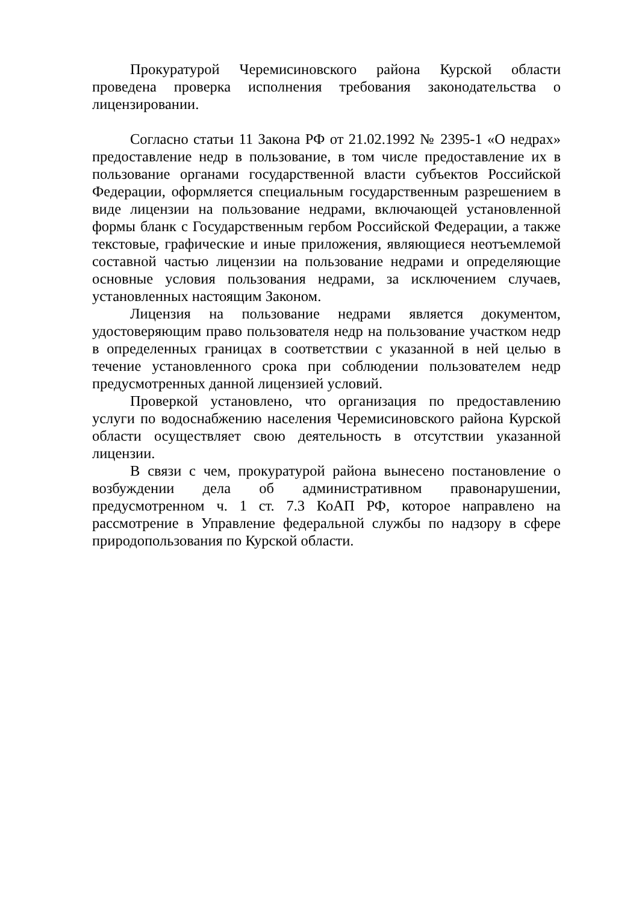Прокуратурой Черемисиновского района Курской области проведена проверка исполнения требования законодательства о лицензировании.
Согласно статьи 11 Закона РФ от 21.02.1992 № 2395-1 «О недрах» предоставление недр в пользование, в том числе предоставление их в пользование органами государственной власти субъектов Российской Федерации, оформляется специальным государственным разрешением в виде лицензии на пользование недрами, включающей установленной формы бланк с Государственным гербом Российской Федерации, а также текстовые, графические и иные приложения, являющиеся неотъемлемой составной частью лицензии на пользование недрами и определяющие основные условия пользования недрами, за исключением случаев, установленных настоящим Законом.
Лицензия на пользование недрами является документом, удостоверяющим право пользователя недр на пользование участком недр в определенных границах в соответствии с указанной в ней целью в течение установленного срока при соблюдении пользователем недр предусмотренных данной лицензией условий.
Проверкой установлено, что организация по предоставлению услуги по водоснабжению населения Черемисиновского района Курской области осуществляет свою деятельность в отсутствии указанной лицензии.
В связи с чем, прокуратурой района вынесено постановление о возбуждении дела об административном правонарушении, предусмотренном ч. 1 ст. 7.3 КоАП РФ, которое направлено на рассмотрение в Управление федеральной службы по надзору в сфере природопользования по Курской области.